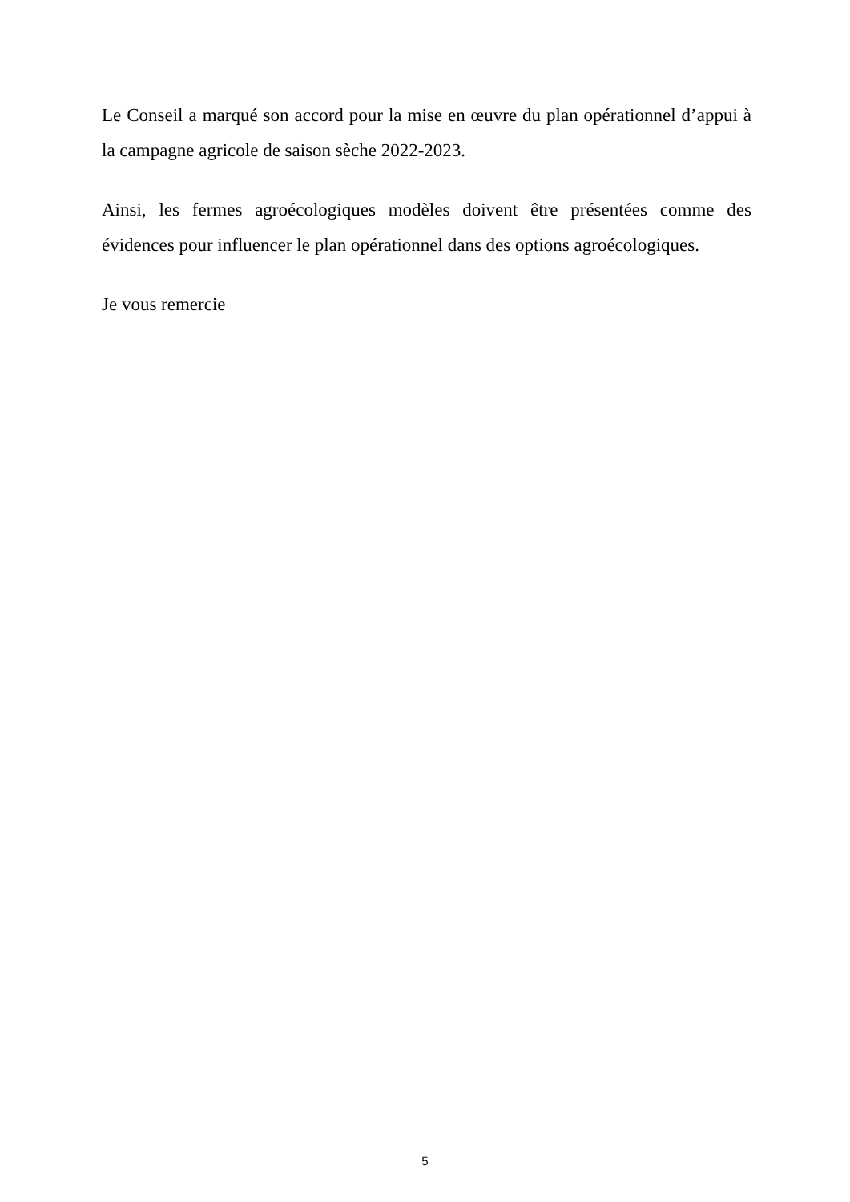Le Conseil a marqué son accord pour la mise en œuvre du plan opérationnel d’appui à la campagne agricole de saison sèche 2022-2023.
Ainsi, les fermes agroécologiques modèles doivent être présentées comme des évidences pour influencer le plan opérationnel dans des options agroécologiques.
Je vous remercie
5